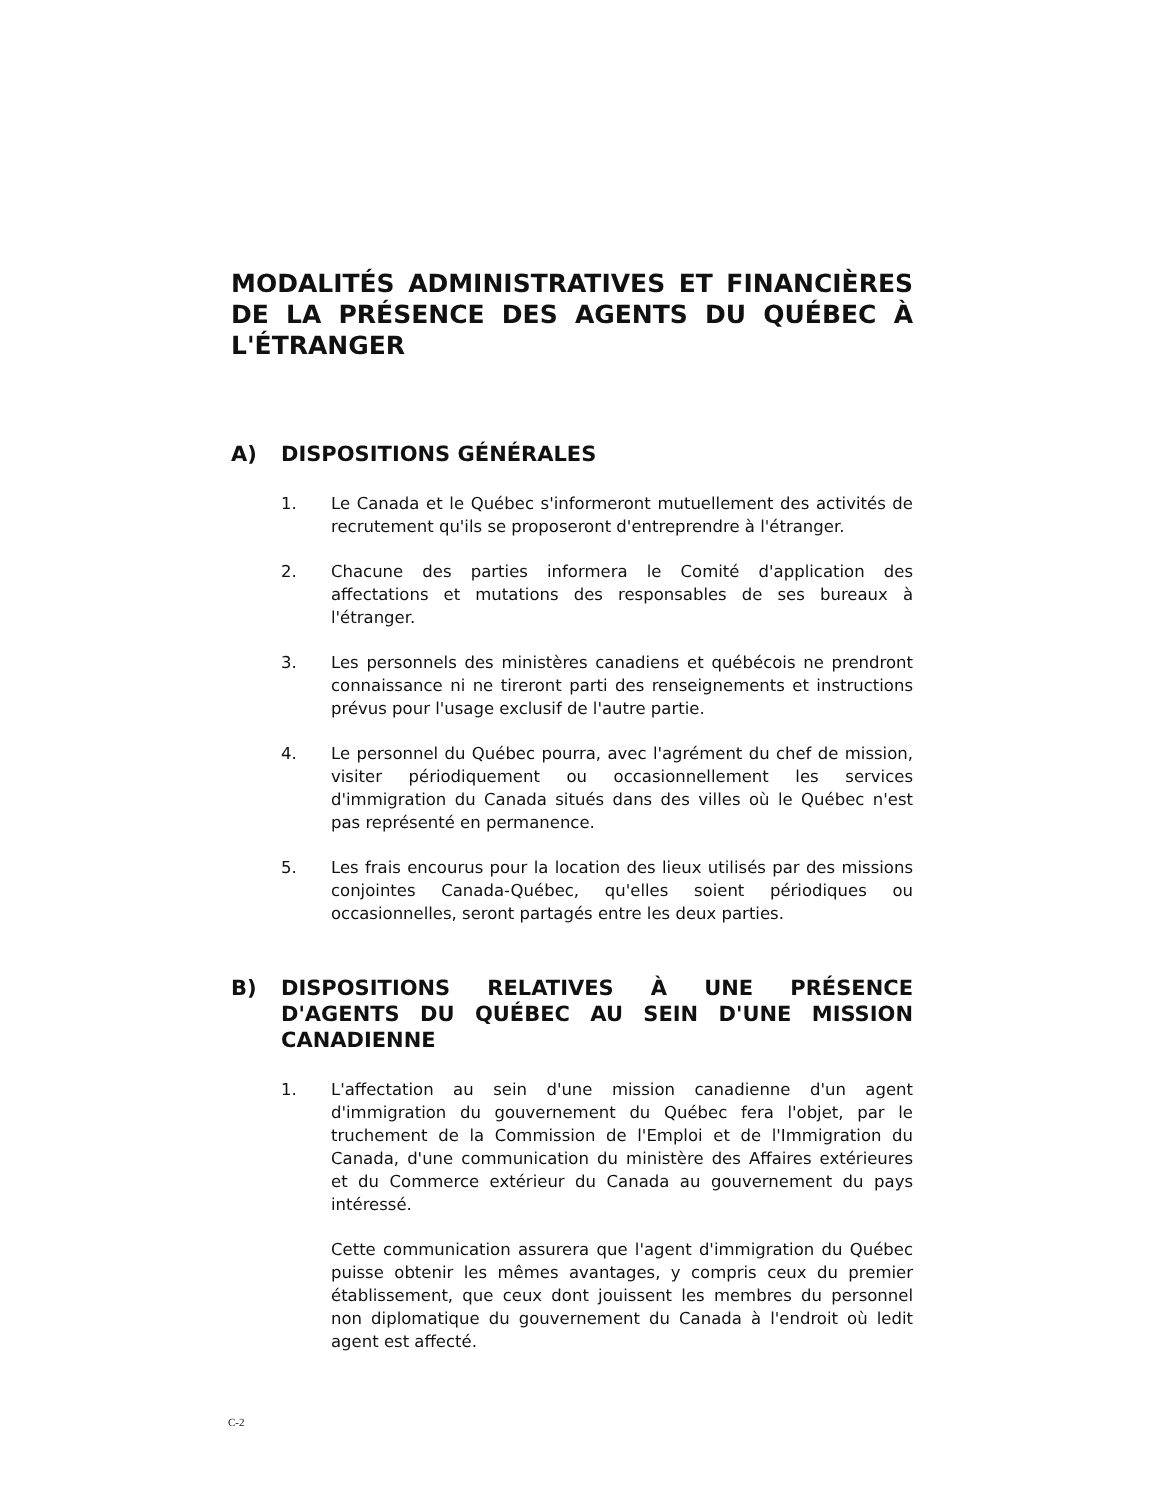MODALITÉS ADMINISTRATIVES ET FINANCIÈRES DE LA PRÉSENCE DES AGENTS DU QUÉBEC À L'ÉTRANGER
A) DISPOSITIONS GÉNÉRALES
1. Le Canada et le Québec s'informeront mutuellement des activités de recrutement qu'ils se proposeront d'entreprendre à l'étranger.
2. Chacune des parties informera le Comité d'application des affectations et mutations des responsables de ses bureaux à l'étranger.
3. Les personnels des ministères canadiens et québécois ne prendront connaissance ni ne tireront parti des renseignements et instructions prévus pour l'usage exclusif de l'autre partie.
4. Le personnel du Québec pourra, avec l'agrément du chef de mission, visiter périodiquement ou occasionnellement les services d'immigration du Canada situés dans des villes où le Québec n'est pas représenté en permanence.
5. Les frais encourus pour la location des lieux utilisés par des missions conjointes Canada-Québec, qu'elles soient périodiques ou occasionnelles, seront partagés entre les deux parties.
B) DISPOSITIONS RELATIVES À UNE PRÉSENCE D'AGENTS DU QUÉBEC AU SEIN D'UNE MISSION CANADIENNE
1. L'affectation au sein d'une mission canadienne d'un agent d'immigration du gouvernement du Québec fera l'objet, par le truchement de la Commission de l'Emploi et de l'Immigration du Canada, d'une communication du ministère des Affaires extérieures et du Commerce extérieur du Canada au gouvernement du pays intéressé.
Cette communication assurera que l'agent d'immigration du Québec puisse obtenir les mêmes avantages, y compris ceux du premier établissement, que ceux dont jouissent les membres du personnel non diplomatique du gouvernement du Canada à l'endroit où ledit agent est affecté.
C-2